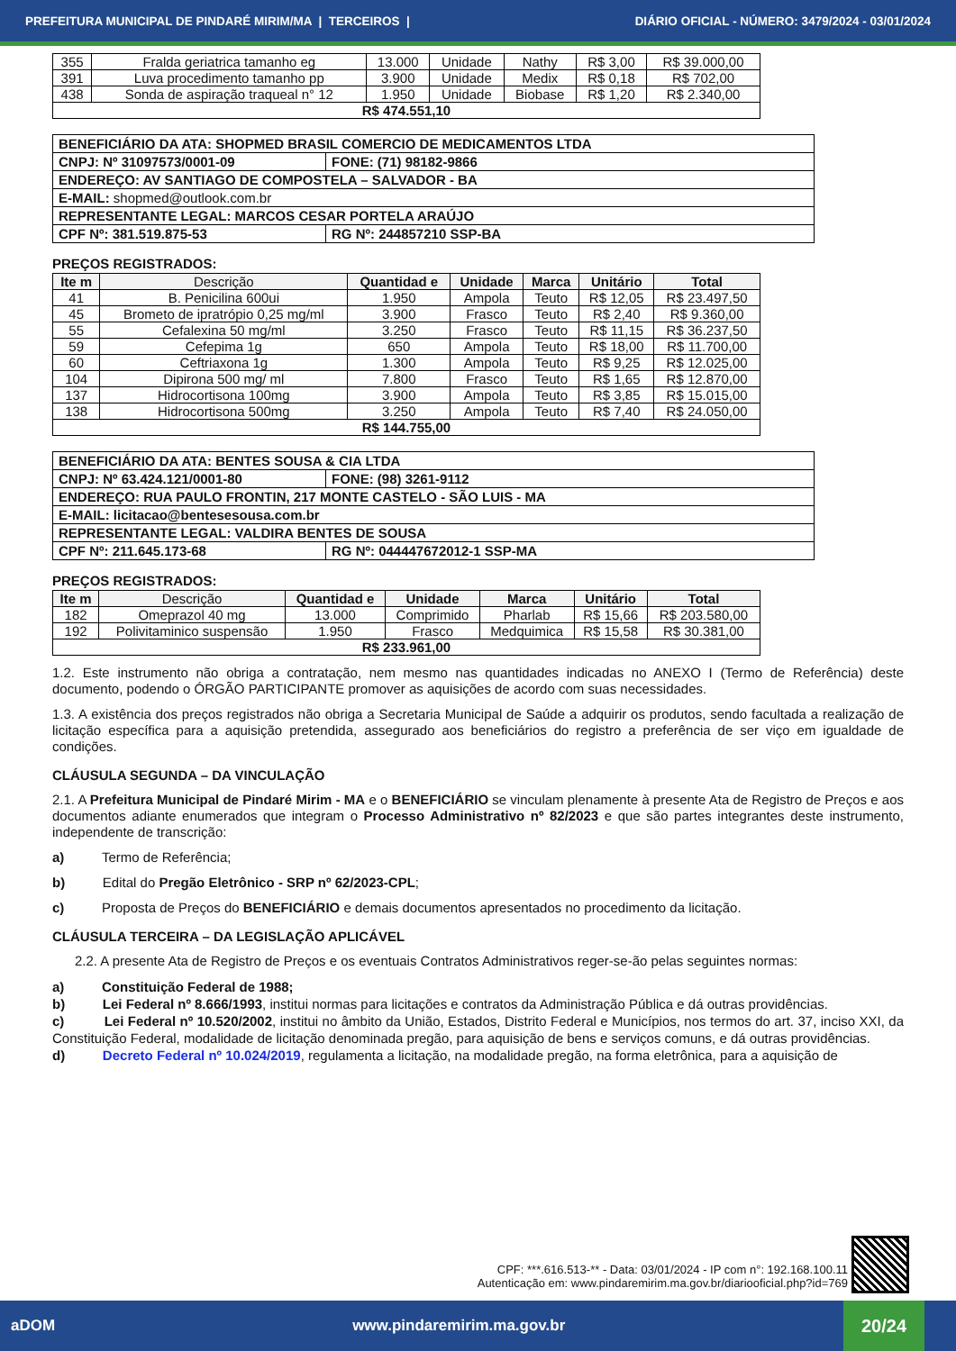PREFEITURA MUNICIPAL DE PINDARÉ MIRIM/MA | TERCEIROS | DIÁRIO OFICIAL - NÚMERO: 3479/2024 - 03/01/2024
| 355 | Fralda geriatrica tamanho eg | 13.000 | Unidade | Nathy | R$ 3,00 | R$ 39.000,00 |
| 391 | Luva procedimento tamanho pp | 3.900 | Unidade | Medix | R$ 0,18 | R$ 702,00 |
| 438 | Sonda de aspiração traqueal n° 12 | 1.950 | Unidade | Biobase | R$ 1,20 | R$ 2.340,00 |
| R$ 474.551,10 | | | | | | |
| BENEFICIÁRIO DA ATA: SHOPMED BRASIL COMERCIO DE MEDICAMENTOS LTDA | |
| CNPJ: Nº 31097573/0001-09 | FONE: (71) 98182-9866 |
| ENDEREÇO: AV SANTIAGO DE COMPOSTELA – SALVADOR - BA | |
| E-MAIL: shopmed@outlook.com.br | |
| REPRESENTANTE LEGAL: MARCOS CESAR PORTELA ARAÚJO | |
| CPF Nº: 381.519.875-53 | RG Nº: 244857210 SSP-BA |
PREÇOS REGISTRADOS:
| Ite m | Descrição | Quantidad e | Unidade | Marca | Unitário | Total |
| --- | --- | --- | --- | --- | --- | --- |
| 41 | B. Penicilina 600ui | 1.950 | Ampola | Teuto | R$ 12,05 | R$ 23.497,50 |
| 45 | Brometo de ipratrópio 0,25 mg/ml | 3.900 | Frasco | Teuto | R$ 2,40 | R$ 9.360,00 |
| 55 | Cefalexina 50 mg/ml | 3.250 | Frasco | Teuto | R$ 11,15 | R$ 36.237,50 |
| 59 | Cefepima 1g | 650 | Ampola | Teuto | R$ 18,00 | R$ 11.700,00 |
| 60 | Ceftriaxona 1g | 1.300 | Ampola | Teuto | R$ 9,25 | R$ 12.025,00 |
| 104 | Dipirona 500 mg/ ml | 7.800 | Frasco | Teuto | R$ 1,65 | R$ 12.870,00 |
| 137 | Hidrocortisona 100mg | 3.900 | Ampola | Teuto | R$ 3,85 | R$ 15.015,00 |
| 138 | Hidrocortisona 500mg | 3.250 | Ampola | Teuto | R$ 7,40 | R$ 24.050,00 |
| R$ 144.755,00 | | | | | | |
| BENEFICIÁRIO DA ATA: BENTES SOUSA & CIA LTDA | |
| CNPJ: Nº 63.424.121/0001-80 | FONE: (98) 3261-9112 |
| ENDEREÇO: RUA PAULO FRONTIN, 217 MONTE CASTELO - SÃO LUIS - MA | |
| E-MAIL: licitacao@bentesesousa.com.br | |
| REPRESENTANTE LEGAL: VALDIRA BENTES DE SOUSA | |
| CPF Nº: 211.645.173-68 | RG Nº: 044447672012-1 SSP-MA |
PREÇOS REGISTRADOS:
| Ite m | Descrição | Quantidad e | Unidade | Marca | Unitário | Total |
| --- | --- | --- | --- | --- | --- | --- |
| 182 | Omeprazol 40 mg | 13.000 | Comprimido | Pharlab | R$ 15,66 | R$ 203.580,00 |
| 192 | Polivitaminico suspensão | 1.950 | Frasco | Medquimica | R$ 15,58 | R$ 30.381,00 |
| R$ 233.961,00 | | | | | | |
1.2. Este instrumento não obriga a contratação, nem mesmo nas quantidades indicadas no ANEXO I (Termo de Referência) deste documento, podendo o ÓRGÃO PARTICIPANTE promover as aquisições de acordo com suas necessidades.
1.3. A existência dos preços registrados não obriga a Secretaria Municipal de Saúde a adquirir os produtos, sendo facultada a realização de licitação específica para a aquisição pretendida, assegurado aos beneficiários do registro a preferência de ser viço em igualdade de condições.
CLÁUSULA SEGUNDA – DA VINCULAÇÃO
2.1. A Prefeitura Municipal de Pindaré Mirim - MA e o BENEFICIÁRIO se vinculam plenamente à presente Ata de Registro de Preços e aos documentos adiante enumerados que integram o Processo Administrativo nº 82/2023 e que são partes integrantes deste instrumento, independente de transcrição:
a) Termo de Referência;
b) Edital do Pregão Eletrônico - SRP nº 62/2023-CPL;
c) Proposta de Preços do BENEFICIÁRIO e demais documentos apresentados no procedimento da licitação.
CLÁUSULA TERCEIRA – DA LEGISLAÇÃO APLICÁVEL
2.2. A presente Ata de Registro de Preços e os eventuais Contratos Administrativos reger-se-ão pelas seguintes normas:
a) Constituição Federal de 1988;
b) Lei Federal nº 8.666/1993, institui normas para licitações e contratos da Administração Pública e dá outras providências.
c) Lei Federal nº 10.520/2002, institui no âmbito da União, Estados, Distrito Federal e Municípios, nos termos do art. 37, inciso XXI, da Constituição Federal, modalidade de licitação denominada pregão, para aquisição de bens e serviços comuns, e dá outras providências.
d) Decreto Federal nº 10.024/2019, regulamenta a licitação, na modalidade pregão, na forma eletrônica, para a aquisição de
CPF: ***.616.513-** - Data: 03/01/2024 - IP com n°: 192.168.100.11
Autenticação em: www.pindaremirim.ma.gov.br/diariooficial.php?id=769
aDOM www.pindaremirim.ma.gov.br
20/24